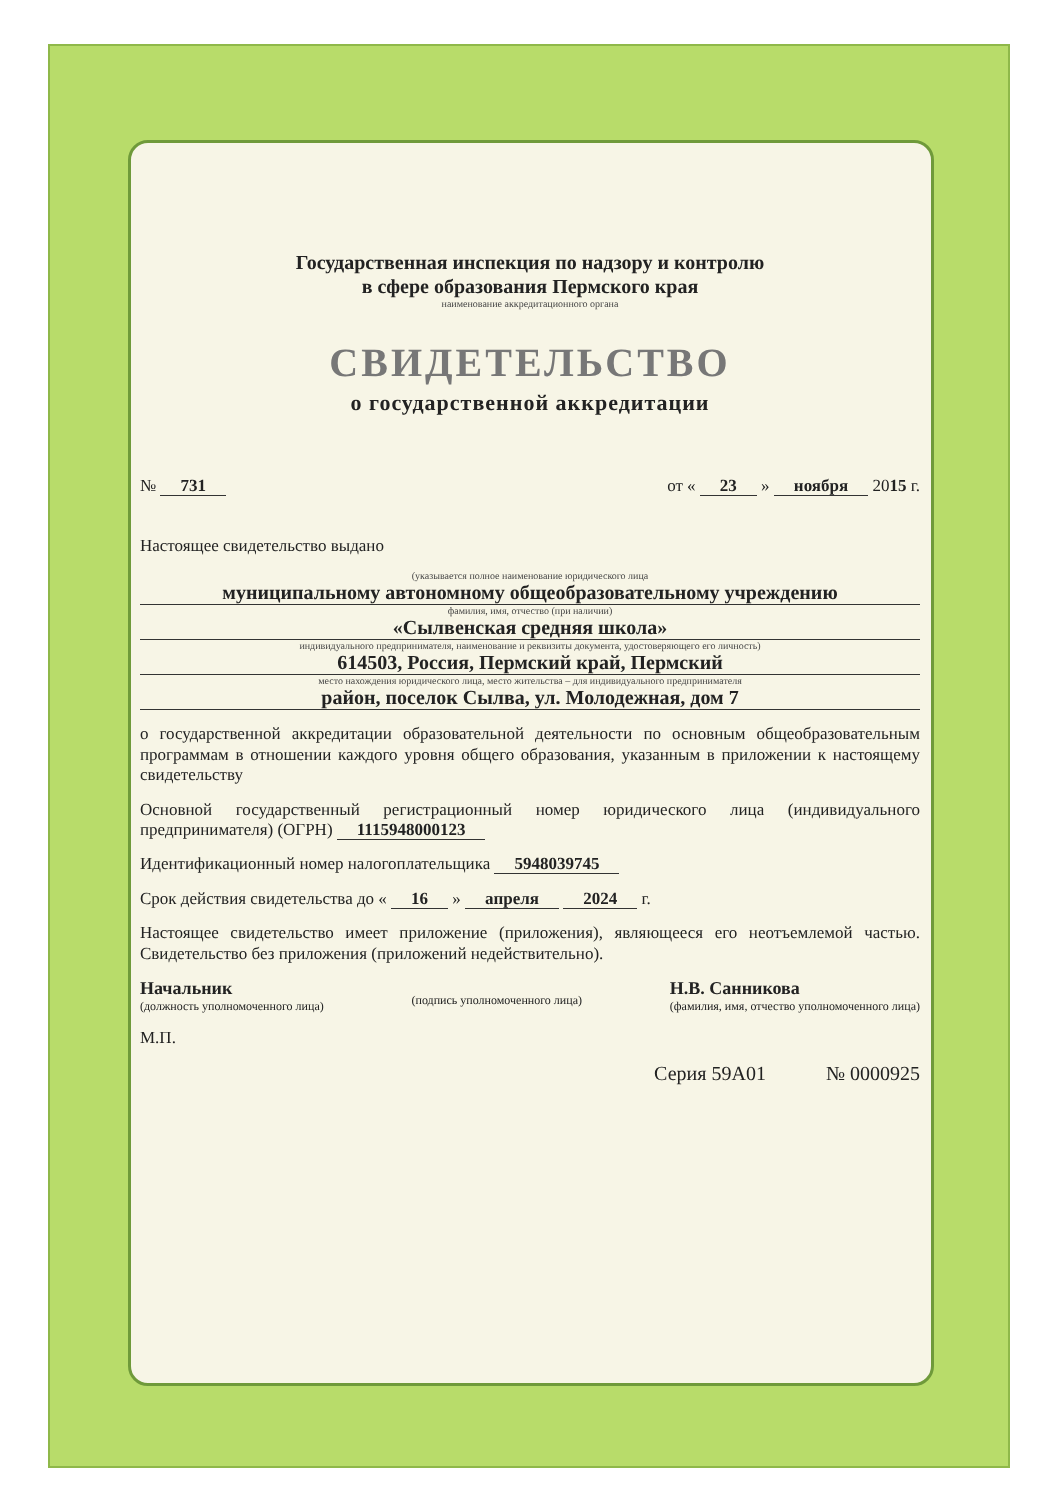Государственная инспекция по надзору и контролю
в сфере образования Пермского края
наименование аккредитационного органа
СВИДЕТЕЛЬСТВО
о государственной аккредитации
№ 731 от « 23 » ноября 2015 г.
Настоящее свидетельство выдано
(указывается полное наименование юридического лица
муниципальному автономному общеобразовательному учреждению
фамилия, имя, отчество (при наличии)
«Сылвенская средняя школа»
индивидуального предпринимателя, наименование и реквизиты документа, удостоверяющего его личность)
614503, Россия, Пермский край, Пермский
место нахождения юридического лица, место жительства – для индивидуального предпринимателя
район, поселок Сылва, ул. Молодежная, дом 7
о государственной аккредитации образовательной деятельности по основным общеобразовательным программам в отношении каждого уровня общего образования, указанным в приложении к настоящему свидетельству
Основной государственный регистрационный номер юридического лица (индивидуального предпринимателя) (ОГРН) 1115948000123
Идентификационный номер налогоплательщика 5948039745
Срок действия свидетельства до « 16 » апреля 2024 г.
Настоящее свидетельство имеет приложение (приложения), являющееся его неотъемлемой частью. Свидетельство без приложения (приложений недействительно).
Начальник
(должность уполномоченного лица)
(подпись уполномоченного лица) Н.В. Санникова
(фамилия, имя, отчество уполномоченного лица)
М.П.
Серия 59А01 № 0000925